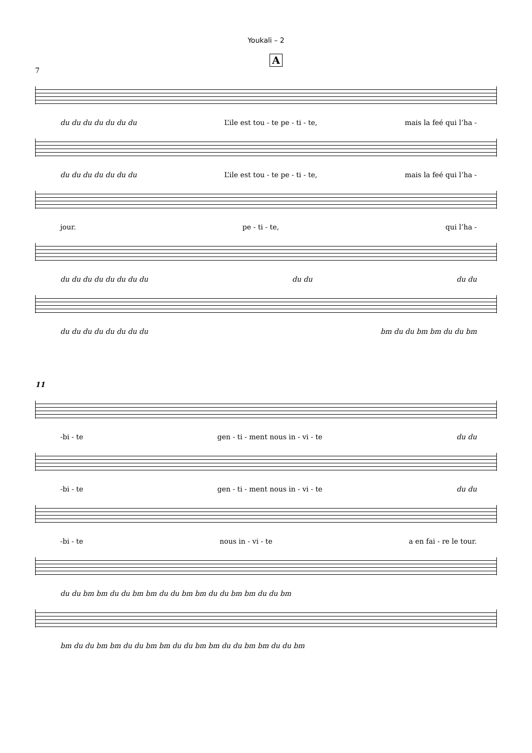Youkali – 2
A
7
du du du du du du du L’ile est tou - te pe - ti - te, mais la feé qui l’ha -
du du du du du du du L’ile est tou - te pe - ti - te, mais la feé qui l’ha -
jour. pe - ti - te, qui l’ha -
du du du du du du du du du du du du
du du du du du du du du bm du du bm bm du du bm
11
-bi - te gen - ti - ment nous in - vi - te du du
-bi - te gen - ti - ment nous in - vi - te du du
-bi - te nous in - vi - te a en fai - re le tour.
du du bm bm du du bm bm du du bm bm du du bm bm du du bm
bm du du bm bm du du bm bm du du bm bm du du bm bm du du bm